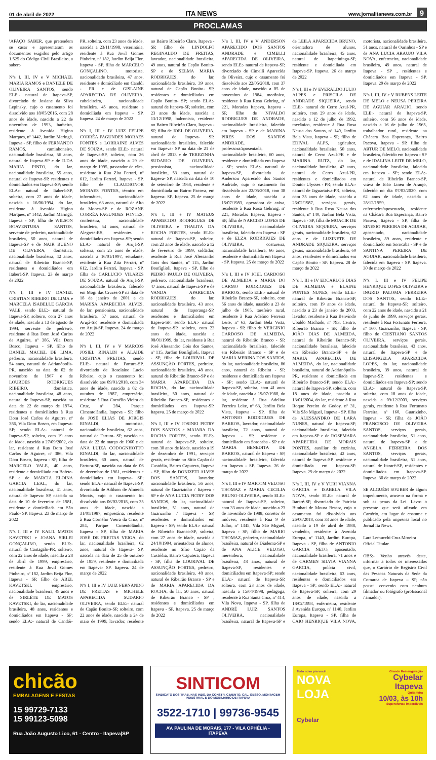01 de abril de 2022 ITA NEWS www.jornalitanews.com.br 9
PROCLAMAS
\AFAÇO SABER, que pretendem se casar e apresentaram os documentos exigidos pelo artigo 1.525 do Código Civil Brasileiro, a saber:-
Nºs I, III, IV e V MICHAEL MARIA RAMOS e DANIELE DE OLIVEIRA SANTOS, sendo ELE:- natural de Itapeva-SP, divorciado de Josiane da Silva Lepinsky, cujo o casamento foi dissolvido aos 18/05/2016, com 28 anos de idade, nascido a 22 de novembro de 1993, barbeiro, residente à Avenida Higino Marques, nº 1442, Jardim Maringá, Itapeva - SP, filho de FERNANDO RAMOS, caminhoneiro, nacionalidade brasileira, 56 anos, natural de Itapeva-SP e de ILDA MARIA PINTO, do lar, nacionalidade brasileira, 55 anos, natural de Itapeva-SP, residentes e domiciliados em Itapeva-SP; sendo ELA:- natural de Itaberá-SP, solteira, com 27 anos de idade, nascida a 16/06/1994, do lar, residente à Avenida Higino Marques, nº 1442, Jardim Maringá, Itapeva - SP, filha de WILSON BOAVENTURA SANTOS, servente de pedreiro, nacionalidade brasileira, 50 anos, natural de Itapeva-SP e de NAIR BUENO DE OLIVEIRA, doméstica, nacionalidade brasileira, 42 anos, natural de Ribeirão Branco-SP, residentes e domiciliados em Itaberá-SP. Itapeva. 23 de março de 2022
Nºs I, III e IV DANIEL CRISTIAN RIBEIRO DE LIMA e MARCELA ISABELLE GARCIA VALE, sendo ELE:- natural de Itapeva-SP, solteiro, com 27 anos de idade, nascido a 13 de agosto de 1994, servente de pedreiro, residente à Rua Dom José Carlos de Aguirre, nº 386, Vila Dom Bosco, Itapeva - SP, filho de DANIEL MACIEL DE LIMA, pedreiro, nacionalidade brasileira, 54 anos, natural de Adrianópolis-PR, nascido na data de 02 de novembro de 1967 e de LOURDES RODRIGUES RIBEIRO, doméstica, nacionalidade brasileira, 48 anos, natural de Itapeva-SP, nascida na data de 22 de março de 1974, residentes e domiciliados à Rua Dom José Carlos de Aguirre, nº 386, Vila Dom Bosco, em Itapeva-SP; sendo ELA:- natural de Itapeva-SP, solteira, com 19 anos de idade, nascida a 27/09/2002, do lar, residente à Rua Dom José Carlos de Aguirre, nº 386, Vila Dom Bosco, Itapeva - SP, filha de MARCELO VALE, 40 anos, residente e domiciliado em Bofete-SP e de MARCIA ELOINA GARCIA LEAL, do lar, nacionalidade brasileira, 41 anos, natural de Itapeva- SP, nascida na data de 10 de fevereiro de 1981, residente e domiciliada em São Paulo- SP. Itapeva. 23 de março de 2022
Nºs I, III e IV KALIL MATOS KAVETSKI e JOANA SIRLEI GONÇALINO, sendo ELE:- natural de Cantagalo-PR, solteiro, com 22 anos de idade, nascido a 28 de abril de 1999, empresário, residente à Rua Jovil Gomes Pinheiro, nº 182, Jardim Beija Flor, Itapeva - SP, filho de ABEL KAVETSKI, empresário, nacionalidade brasileira, 49 anos e de SIRLÉTE DE MATOS KAVETSKI, do lar, nacionalidade brasileira, 48 anos, residentes e domiciliados em Itapeva - SP; sendo ELA:- natural de Candói-PR, solteira, com 23 anos de idade, nascida a 23/11/1998, veterinária, residente à Rua Jovil Gomes Pinheiro, nº 182, Jardim Beija Flor, Itapeva - SP, filha de MARCELO GONÇALINO, motorista, nacionalidade brasileira, 47 anos, residente e domiciliado em Candói - PR e de GISLAINE APARECIDA DE OLIVEIRA, cabeleireira, nacionalidade brasileira, 45 anos, residente e domiciliada em Itapeva - SP. Itapeva. 24 de março de 2022
Nºs I, III e IV LUIZ FELIPE CORRÊA FAGUNDES MORAES FONTES e LORRAINE ALVES DE SOUZA, sendo ELE:- natural de Itapeva-SP, solteiro, com 26 anos de idade, nascido a 29 de março de 1995, passeador de cães, residente à Rua Zita Ferrari, nº 612, Jardim Ferrari, Itapeva - SP, filho de CLAUDIONOR MORAES FONTES, técnico em informática, nacionalidade brasileira, 63 anos, natural de Alto da Mooca-SP e de ROZANE CORRÊA FAGUNDES FONTES, confeiteira, nacionalidade brasileira, 54 anos, natural de Alegrete-RS, residentes e domiciliados em Itapeva-SP; sendo ELA:- natural de Arujá-SP, solteira, com 25 anos de idade, nascida a 16/01/1997, estudante, residente à Rua Zita Ferrari, nº 612, Jardim Ferrari, Itapeva - SP, filha de CARLUCIO VILARES DE SOUZA, natural de Arujá-SP, nacionalidade brasileira, falecido em Mogi das Cruzes-SP na data de 18 de janeiro de 2001 e de MARISA APARECIDA ALVES, do lar, pensionista, nacionalidade brasileira, 57 anos, natural de Arujá-SP, residente e domiciliada em Arujá-SP. Itapeva. 24 de março de 2022
Nºs I, III, IV e V MARCOS JOSIEL RINALDI e ALAIDE CRISTINA FREITAS, sendo ELE:- natural de Fartura-SP, divorciado de Roselaine Lucio Ribeiro, cujo o casamento foi dissolvido aos 09/01/2018, com 34 anos de idade, nascido a 02 de outubro de 1987, empresário, residente à Rua Cornélio Vieira da Cruz, nº 284, Parque Cimentolândia, Itapeva - SP, filho de JOSÉ ELIAS DE JORGIS RINALDI, motorista, nacionalidade brasileira, 62 anos, natural de Fartura- SP, nascido na data de 22 de março de 1960 e de ANA LUIZA CODOGNHOTTO RINALDI, do lar, nacionalidade brasileira, 60 anos, natural de Fartura-SP, nascida na data de 06 de dezembro de 1961, residentes e domiciliados em Itapeva- SP; sendo ELA:- natural de Itapeva-SP, divorciada de Adilson de Almeida Morais, cujo o casamento foi dissolvido aos 06/02/2018, com 35 anos de idade, nascida a 31/01/1987, empresária, residente à Rua Cornélio Vieira da Cruz, nº 284, Parque Cimentolândia, Itapeva - SP, filha de MARIA JOSÉ DE FREITAS VEIGA, do lar, nacionalidade brasileira, 62 anos, natural de Itapeva- SP, nascida na data de 25 de outubro de 1959, residente e domiciliada em Itapeva- SP. Itapeva. 24 de março de 2022
Nºs I, III e IV LUIZ FERNANDO DE FREITAS e MICHELE APARECIDA SUDARIO OLIVEIRA, sendo ELE:- natural de Capão Bonito-SP, solteiro, com 22 anos de idade, nascido a 24 de maio de 1999, lavrador, residente no Bairro Ribeirão Claro, Itapeva - SP, filho de LINDOLFO REGINALDO DE FREITAS, lavrador, nacionalidade brasileira, 49 anos, natural de Capão Bonito- SP e de SELMA MARIA RODRIGUES, do lar, nacionalidade brasileira, 39 anos, natural de Capão Bonito- SP, residentes e domiciliados em Capão Bonito- SP; sendo ELA:- natural de Itapeva-SP, solteira, com 23 anos de idade, nascida a 13/12/1998, balconista, residente no Bairro Ribeirão Claro, Itapeva - SP, filha de JOEL DE OLIVEIRA, natural de Itapeva- SP, nacionalidade brasileira, falecido em Itapeva- SP na data de 21 de abril de 2013 e de TEREZINHA SUDARIO DE OLIVEIRA, pensionista, nacionalidade brasileira, 53 anos, natural de Itapeva- SP, nascida na data de 10 de setembro de 1968, residente e domiciliada no Bairro Pacova, em Itapeva- SP. Itapeva. 25 de março de 2022
Nºs I, III e IV MATEUS APARECIDO RODRIGUES DE OLIVEIRA e THALITA DA ROCHA FORTES, sendo ELE:- natural de Itapeva-SP, solteiro, com 23 anos de idade, nascido a 12 de fevereiro de 1999, soldador, residente à Rua José Alessandro Gois dos Santos, nº 115, Jardim Bonfiglioli, Itapeva - SP, filho de PEDRO PAULO DE OLIVEIRA, pedreiro, nacionalidade brasileira, 47 anos, natural de Itapeva-SP e de VANDA APARECIDA RODRIGUES, do lar, nacionalidade brasileira, 43 anos, natural de Itaporanga-SP, residentes e domiciliados em Itapeva-SP; sendo ELA:- natural de Itapeva-SP, solteira, com 23 anos de idade, nascida a 08/01/1999, do lar, residente à Rua José Alessandro Gois dos Santos, nº 115, Jardim Bonfiglioli, Itapeva - SP, filha de LOURIVAL DE ASSUNÇÃO FORTES, pedreiro, nacionalidade brasileira, 48 anos, natural de Ribeirão Branco-SP e de MARIA APARECIDA DA ROCHA, do lar, nacionalidade brasileira, 50 anos, natural de Ribeirão Branco-SP, residentes e domiciliados em Itapeva-SP. Itapeva. 25 de março de 2022
Nºs I, III e IV JOSINEI PETRY DOS SANTOS e MAIARA DA ROCHA FORTES, sendo ELE:- natural de Itapeva-SP, solteiro, com 30 anos de idade, nascido a 19 de dezembro de 1991, serviços gerais, residente no Sítio Capão da Custódia, Bairro Caputera, Itapeva - SP, filho de DONIZETI ALVES DOS SANTOS, lavrador, nacionalidade brasileira, 56 anos, natural de Guarizinho / Itapeva - SP e de ANA LUCIA PETRY DOS SANTOS, do lar, nacionalidade brasileira, 51 anos, natural de Guarizinho / Itapeva - SP, residentes e domiciliados em Itapeva - SP; sendo ELA:- natural de Ribeirão Branco-SP, solteira, com 27 anos de idade, nascida a 24/10/1994, orientadora de alunos, residente no Sítio Capão da Custódia, Bairro Caputera, Itapeva - SP, filha de LOURIVAL DE ASSUNÇÃO FORTES, pedreiro, nacionalidade brasileira, 48 anos, natural de Ribeirão Branco - SP e de MARIA APARECIDA DA ROCHA, do lar, 50 anos, natural de Ribeirão Branco - SP , residentes e domiciliados em Itapeva - SP. Itapeva. 25 de março de 2022
Nºs I, III, IV e V ANDERSON APARECIDO DOS SANTOS ANDRADE e CIMELLI APARECIDA DE OLIVEIRA, sendo ELE:- natural de Itapeva-SP, divorciado de Cimelli Aparecida de Oliveira, cujo o casamento foi dissolvido aos 22/05/2018, com 37 anos de idade, nascido a 05 de novembro de 1984, mecânico, residente à Rua Rosa Gehring, nº 221, Moradas Itapeva, Itapeva - SP, filho de NIVALDO RODRIGUES DE ANDRADE, nacionalidade brasileira, falecido em Itapeva - SP e de MARINA PIRES DOS SANTOS ANDRADE, professora/aposentada, nacionalidade brasileira, 60 anos, residente e domiciliada em Itapeva - SP; sendo ELA:- natural de Itapeva-SP, divorciada de Anderson Aparecido dos Santos Andrade, cujo o casamento foi dissolvido aos 22/05/2018, com 38 anos de idade, nascida a 15/07/1983, operadora de caixa, residente à Rua Rosa Gehring, nº 221, Moradas Itapeva, Itapeva - SP, filha de NARCISO LOPES DE OLIVEIRA, nacionalidade brasileira, falecido em Itapeva - SP e de ELZA RODRIGUES DE OLIVEIRA, costureira, nacionalidade brasileira, 66 anos, residente e domiciliada em Itapeva - SP. Itapeva. 25 de março de 2022
Nºs I, III e IV JOEL CARDOSO DE ALMEIDA e MARIA DO CARMO RODRIGUES DE BARROS, sendo ELE:- natural de Ribeirão Branco-SP, solteiro, com 56 anos de idade, nascido a 23 de julho de 1965, tarefeiro rural, residente à Rua Adelino Ferreira Leite, nº 63, Jardim Bela Vista, Itapeva - SP, filho de VERGINIO CARDOSO DE ALMEIDA, natural de Ribeirão Branco - SP, nacionalidade brasileira, falecido em Ribeirão Branco - SP e de MARIA MERINA DOS SANTOS, do lar, nacionalidade brasileira, 86 anos, natural de Ribeira - SP, residente e domiciliada em Itapeva - SP; sendo ELA:- natural de Itapeva-SP, solteira, com 41 anos de idade, nascida a 19/07/1980, do lar, residente à Rua Adelino Ferreira Leite, nº 63, Jardim Bela Vista, Itapeva - SP, filha de ANTONIO RODRIGUES DE BARROS, lavrador, nacionalidade brasileira, 72 anos, natural de Itapeva - SP, residente e domiciliado em Sorocaba - SP e de MARIA BENEDITA DE BARROS, natural de Itapeva - SP, nacionalidade brasileira, falecida em Itapeva - SP. Itapeva. 26 de março de 2022
Nºs I, III e IV MAICOM VELOSO THOMAZ e MARIA CECILIA BRUNO OLIVEIRA, sendo ELE:- natural de Itapeva-SP, solteiro, com 33 anos de idade, nascido a 23 de novembro de 1988, corretor de imóveis, residente à Rua 9 de Julho, nº 1345, Vila São Miguel, Itapeva - SP, filho de MARIO THOMAZ, pedreiro, nacionalidade brasileira, natural de Diadema-SP e de ANA ALICE VELOSO, merendeira, nacionalidade brasileira, 48 anos, natural de Itapeva-SP, residentes e domiciliados em Itapeva-SP; sendo ELA:- natural de Itapeva-SP, solteira, com 23 anos de idade, nascida a 15/04/1998, pedagoga, residente à Rua Santa Cruz, nº 414, Vila Nova, Itapeva - SP, filha de ANDRÉ LUIZ SANTOS OLIVEIRA, nacionalidade brasileira, natural de Itapeva-SP e de LEILA APARECIDA BRUNO, orientadora de alunos, nacionalidade brasileira, 45 anos, natural de Itapetininga-SP, residente e domiciliada em Itapeva-SP. Itapeva. 26 de março de 2022
Nºs I, III e IV EVERALDO JULIO ALPES e PRISCILA DE ANDRADE SIQUEIRA, sendo ELE:- natural de Cerro Azul-PR, solteiro, com 29 anos de idade, nascido a 12 de julho de 1992, mecânico, residente à Rua Rosa Neusa dos Santos, nº 140, Jardim Bela Vista, Itapeva - SP, filho de EDIVAL ALPS, agricultor, nacionalidade brasileira, 50 anos, natural de Cerro Azul-PR e de MARINA RUTZ, do lar, nacionalidade brasileira, 42 anos, natural de Cerro Azul-PR, residentes e domiciliados em Doutor Ulysses - PR; sendo ELA:- natural de Jaguariaíva-PR, solteira, com 35 anos de idade, nascida a 26/02/1987, serviços gerais, residente à Rua Rosa Neusa dos Santos, nº 140, Jardim Bela Vista, Itapeva - SP, filha de MOACIR DE OLIVEIRA SIQUEIRA, serviços gerais, nacionalidade brasileira, 62 anos e de LUZINETE DE ANDRADE SIQUEIRA, serviços gerais, nacionalidade brasileira, 60 anos, residentes e domiciliados em Capão Bonito - SP. Itapeva. 28 de março de 2022
Nºs I, III e IV EDCARLOS DIAS DE ALMEIDA e ELAINE PONTES NUNES, sendo ELE:- natural de Ribeirão Branco-SP, solteiro, com 19 anos de idade, nascido a 23 de janeiro de 2003, lavador, residente à Rua Benvindo Ubaldo Machado, nº 793, Centro, Ribeirão Branco - SP, filho de JOÃO DIAS DE ALMEIDA, natural de Ribeirão Branco-SP, nacionalidade brasileira, falecido em Ribeirão Branco-SP e de MARIA APARECIDA DE ALMEIDA, do lar, nacionalidade brasileira, natural de Adrianópolis-PR, residente e domiciliada em Ribeirão Branco-SP; sendo ELA:- natural de Itapeva-SP, solteira, com 18 anos de idade, nascida a 13/01/2004, do lar, residente à Rua Roque Pereira de Godoy, nº 31, Vila São Miguel, Itapeva - SP, filha de ALESSANDRO DE LARA NUNES, natural de Itapeva-SP, nacionalidade brasileira, falecido em Itapeva-SP e de ROSEMARA APARECIDA DE MORAIS PONTES, auxiliar de cozinha, nacionalidade brasileira, 42 anos, natural de Itapeva-SP, residente e domiciliada em Itapeva-SP. Itapeva. 29 de março de 2022
Nºs I, III, IV e V YURI VIANNA GARCIA e ISABELA VILA NOVA, sendo ELE:- natural de Itararé-SP, divorciado de Patricia Bimbati de Moura Braatz, cujo o casamento foi dissolvido aos 26/06/2018, com 33 anos de idade, nascido a 19 de abril de 1988, vendedor, residente à Avenida Europa, nº 1140, Jardim Europa, Itapeva - SP, filho de ANTONIO GARCIA NETO, aposentado, nacionalidade brasileira, 71 anos e de CARMEN SILVIA VIANNA GARCIA, polícia civil, nacionalidade brasileira, 63 anos, residentes e domiciliados em Itapeva - SP; sendo ELA:- natural de Itapeva-SP, solteira, com 29 anos de idade, nascida a 18/02/1993, enfermeira, residente à Avenida Europa, nº 1140, Jardim Europa, Itapeva - SP, filha de CAIO HENRIQUE VILA NOVA, motorista, nacionalidade brasileira, 51 anos, natural de Ourinhos - SP e de ANA LUCIA ARAUJO VILA NOVA, enfermeira, nacionalidade brasileira, 49 anos, natural de Itapeva - SP , residentes e domiciliados em Itapeva - SP. Itapeva. 29 de março de 2022
Nºs I, III, IV e V RUBENS LEITE DE MELO e NEUSA PEREIRA DE AGUIAR ARAUJO, sendo ELE:- natural de Itapeva-SP, solteiro, com 56 anos de idade, nascido a 16 de julho de 1965, trabalhador rural, residente na Chácara Boa Esperança, Bairro Pacova, Itapeva - SP, filho de ARTUR DE MELO, nacionalidade brasileira, falecido em Itapeva - SP e de IDALINA LEITE DE MELO, nacionalidade brasileira, falecida em Itapeva - SP; sendo ELA:- natural de Ribeirão Branco-SP, viúva de João Lineu de Araujo, falecido no dia 07/03/2020, com 62 anos de idade, nascida a 28/12/1959, enfermeira/aposentada, residente na Chácara Boa Esperança, Bairro Pacova, Itapeva - SP, filha de SINESIO PEREIRA DE AGUIAR, aposentado, nacionalidade brasileira, 89 anos, residente e domiciliado em Sorocaba - SP e de SANTINA PEREIRA DE AGUIAR, nacionalidade brasileira, falecida em Itapeva - SP. Itapeva. 30 de março de 2022
Nºs I, III e IV FELIPE HENRIQUE LOPES OLIVEIRA e INGRID PALOMA FERREIRA DOS SANTOS, sendo ELE:- natural de Itapeva-SP, solteiro, com 22 anos de idade, nascido a 21 de junho de 1999, serviços gerais, residente à Rua Fortunato Ferreira, nº 160, Guarizinho, Itapeva - SP, filho de CRISTIANO SANTOS OLIVEIRA, serviços gerais, nacionalidade brasileira, 43 anos, natural de Itapeva-SP e de ELISANGELA APARECIDA LOPES, do lar, nacionalidade brasileira, 39 anos, natural de Itapeva-SP, residentes e domiciliados em Itapeva-SP; sendo ELA:- natural de Itapeva-SP, solteira, com 18 anos de idade, nascida a 09/12/2003, serviços gerais, residente à Rua Fortunato Ferreira, nº 160, Guarizinho, Itapeva - SP, filha de JOÃO FRANCISCO DE OLIVEIRA SANTOS, serviços gerais, nacionalidade brasileira, 51 anos, natural de Itapeva-SP e de ANGELA FERREIRA DOS SANTOS, serviços gerais, nacionalidade brasileira, 51 anos, natural de Itararé-SP, residentes e domiciliados em Itapeva-SP. Itapeva. 30 de março de 2022
SE ALGUÉM SOUBER de algum impedimento, acuse-o na forma e sob as penas da Lei. Lavro o presente que será afixado em Cartório, em lugar de costume e publicado pela imprensa local no Jornal Ita News.
Lara Lemucchi Cruz Moreira
Oficial Titular
OBS:- Venho através deste, informar a todos os interessados que, o Cartório de Registro Civil das Pessoas Naturais da Sede da Comarca de Itapeva – SP, não possui convenio com nenhum filmador ou fotógrafo (profissional / amador).
chicão
EMBALAGENS E FESTAS
15 99729-7133
15 99123-5098
Rua João Augusto Lico, 61 - Centro - Itapeva|SP
SINTICOM
SINDICATO DOS TRAB. NAS INDS. DA CONSTR. CIMENTO, CAL, GESSO, MONTAGEM INDUSTRIAL E DO MOBILIÁRIO DE ITAPEVA
3522-1710 | 99736-9545
AV. PAULINA DE MORAIS, 177 - VILA OPHÉLIA - ITAPEVA
Tudo novo pra você!
NOVA LOJA
Cybelar
Grande Reinauguração
Cybelar Itapeva
Quita-feira
10/03, às 10h
Superofertas imperdíveis